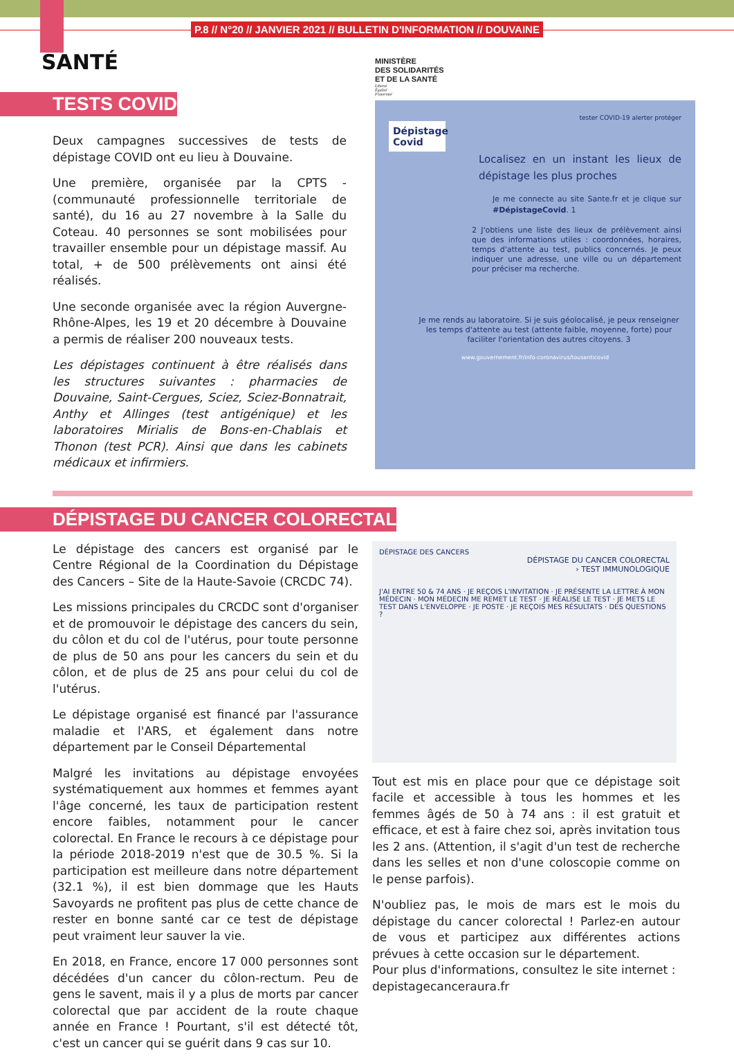P.8 // N°20 // JANVIER 2021 // BULLETIN D'INFORMATION // DOUVAINE
SANTÉ
TESTS COVID
Deux campagnes successives de tests de dépistage COVID ont eu lieu à Douvaine.
Une première, organisée par la CPTS - (communauté professionnelle territoriale de santé), du 16 au 27 novembre à la Salle du Coteau. 40 personnes se sont mobilisées pour travailler ensemble pour un dépistage massif. Au total, + de 500 prélèvements ont ainsi été réalisés.
Une seconde organisée avec la région Auvergne-Rhône-Alpes, les 19 et 20 décembre à Douvaine a permis de réaliser 200 nouveaux tests.
Les dépistages continuent à être réalisés dans les structures suivantes : pharmacies de Douvaine, Saint-Cergues, Sciez, Sciez-Bonnatrait, Anthy et Allinges (test antigénique) et les laboratoires Mirialis de Bons-en-Chablais et Thonon (test PCR). Ainsi que dans les cabinets médicaux et infirmiers.
MINISTÈRE
DES SOLIDARITÉS
ET DE LA SANTÉ
Liberté
Égalité
Fraternité
tester COVID-19 alerter protéger
Dépistage Covid
Localisez en un instant les lieux de dépistage les plus proches
Je me connecte au site Sante.fr et je clique sur #DépistageCovid. 1
2 J'obtiens une liste des lieux de prélèvement ainsi que des informations utiles : coordonnées, horaires, temps d'attente au test, publics concernés. Je peux indiquer une adresse, une ville ou un département pour préciser ma recherche.
Je me rends au laboratoire. Si je suis géolocalisé, je peux renseigner les temps d'attente au test (attente faible, moyenne, forte) pour faciliter l'orientation des autres citoyens. 3
www.gouvernement.fr/info-coronavirus/tousanticovid
DÉPISTAGE DU CANCER COLORECTAL
Le dépistage des cancers est organisé par le Centre Régional de la Coordination du Dépistage des Cancers – Site de la Haute-Savoie (CRCDC 74).
Les missions principales du CRCDC sont d'organiser et de promouvoir le dépistage des cancers du sein, du côlon et du col de l'utérus, pour toute personne de plus de 50 ans pour les cancers du sein et du côlon, et de plus de 25 ans pour celui du col de l'utérus.
Le dépistage organisé est financé par l'assurance maladie et l'ARS, et également dans notre département par le Conseil Départemental
Malgré les invitations au dépistage envoyées systématiquement aux hommes et femmes ayant l'âge concerné, les taux de participation restent encore faibles, notamment pour le cancer colorectal. En France le recours à ce dépistage pour la période 2018-2019 n'est que de 30.5 %. Si la participation est meilleure dans notre département (32.1 %), il est bien dommage que les Hauts Savoyards ne profitent pas plus de cette chance de rester en bonne santé car ce test de dépistage peut vraiment leur sauver la vie.
En 2018, en France, encore 17 000 personnes sont décédées d'un cancer du côlon-rectum. Peu de gens le savent, mais il y a plus de morts par cancer colorectal que par accident de la route chaque année en France ! Pourtant, s'il est détecté tôt, c'est un cancer qui se guérit dans 9 cas sur 10.
DÉPISTAGE DES CANCERS
DÉPISTAGE DU CANCER COLORECTAL
› TEST IMMUNOLOGIQUE
J'AI ENTRE 50 & 74 ANS · JE REÇOIS L'INVITATION · JE PRÉSENTE LA LETTRE À MON MÉDECIN · MON MÉDECIN ME REMET LE TEST · JE RÉALISE LE TEST · JE METS LE TEST DANS L'ENVELOPPE · JE POSTE · JE REÇOIS MES RÉSULTATS · DES QUESTIONS ?
Tout est mis en place pour que ce dépistage soit facile et accessible à tous les hommes et les femmes âgés de 50 à 74 ans : il est gratuit et efficace, et est à faire chez soi, après invitation tous les 2 ans. (Attention, il s'agit d'un test de recherche dans les selles et non d'une coloscopie comme on le pense parfois).
N'oubliez pas, le mois de mars est le mois du dépistage du cancer colorectal ! Parlez-en autour de vous et participez aux différentes actions prévues à cette occasion sur le département.
Pour plus d'informations, consultez le site internet :
depistagecanceraura.fr